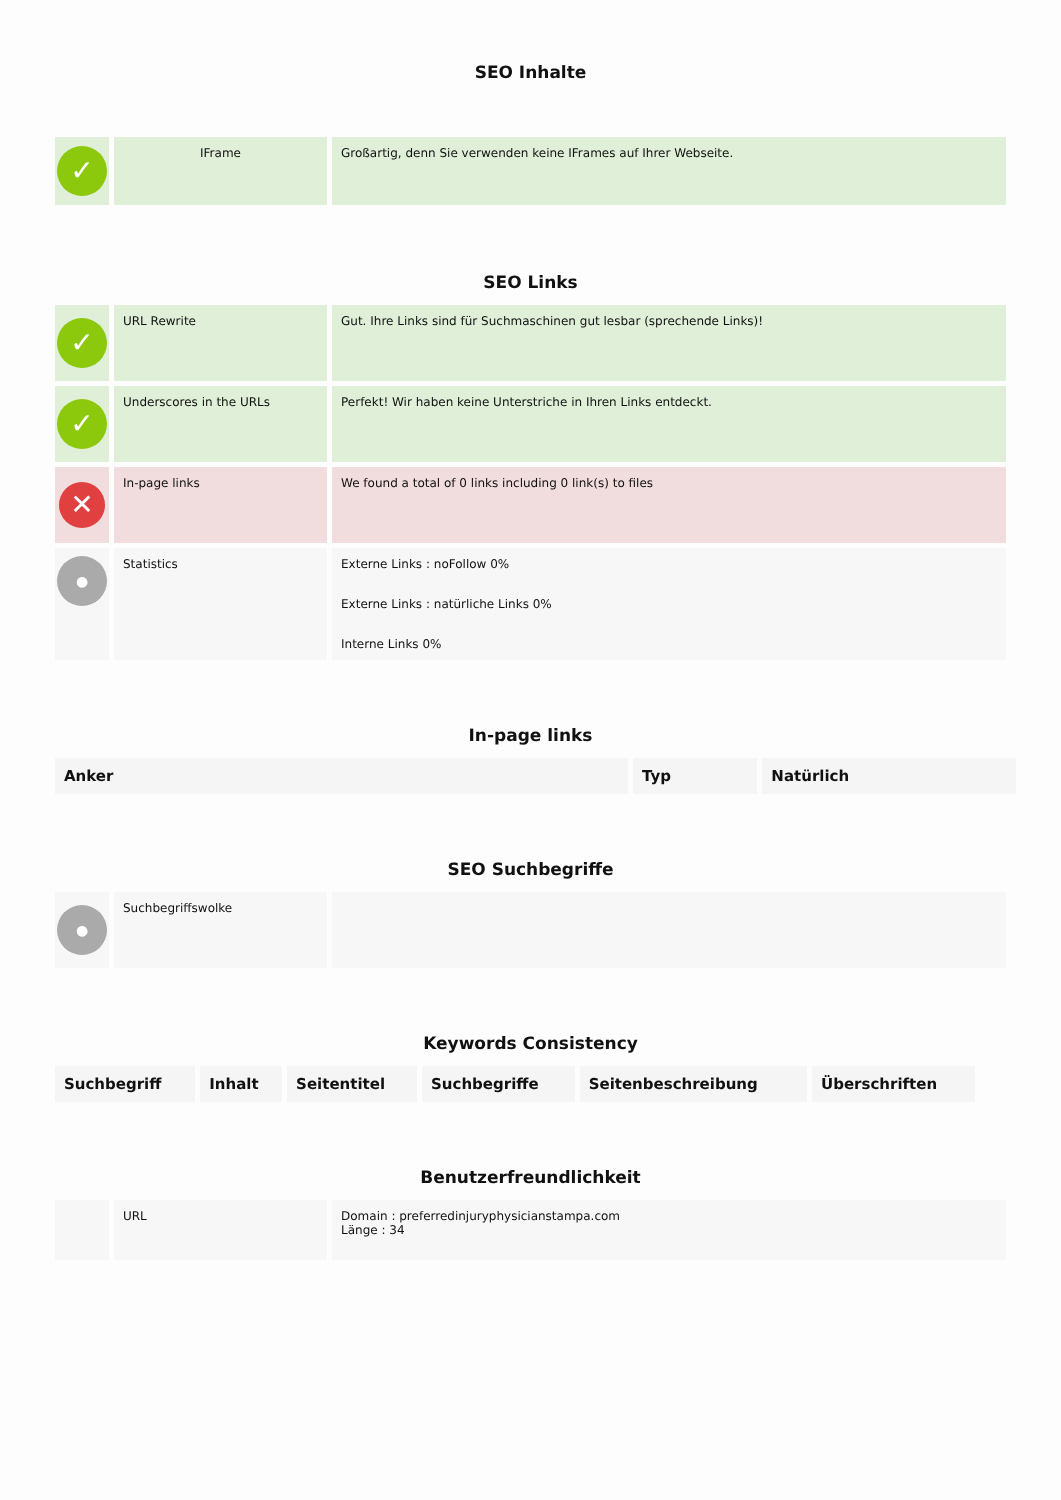SEO Inhalte
| ✓ | IFrame | Großartig, denn Sie verwenden keine IFrames auf Ihrer Webseite. |
SEO Links
| ✓ | URL Rewrite | Gut. Ihre Links sind für Suchmaschinen gut lesbar (sprechende Links)! |
| ✓ | Underscores in the URLs | Perfekt! Wir haben keine Unterstriche in Ihren Links entdeckt. |
| ✕ | In-page links | We found a total of 0 links including 0 link(s) to files |
| ● | Statistics | Externe Links : noFollow 0% Externe Links : natürliche Links 0% Interne Links 0% |
In-page links
| Anker | Typ | Natürlich |
| --- | --- | --- |
SEO Suchbegriffe
| ● | Suchbegriffswolke | |
Keywords Consistency
| Suchbegriff | Inhalt | Seitentitel | Suchbegriffe | Seitenbeschreibung | Überschriften |
| --- | --- | --- | --- | --- | --- |
Benutzerfreundlichkeit
| | URL | Domain : preferredinjuryphysicianstampa.com Länge : 34 |